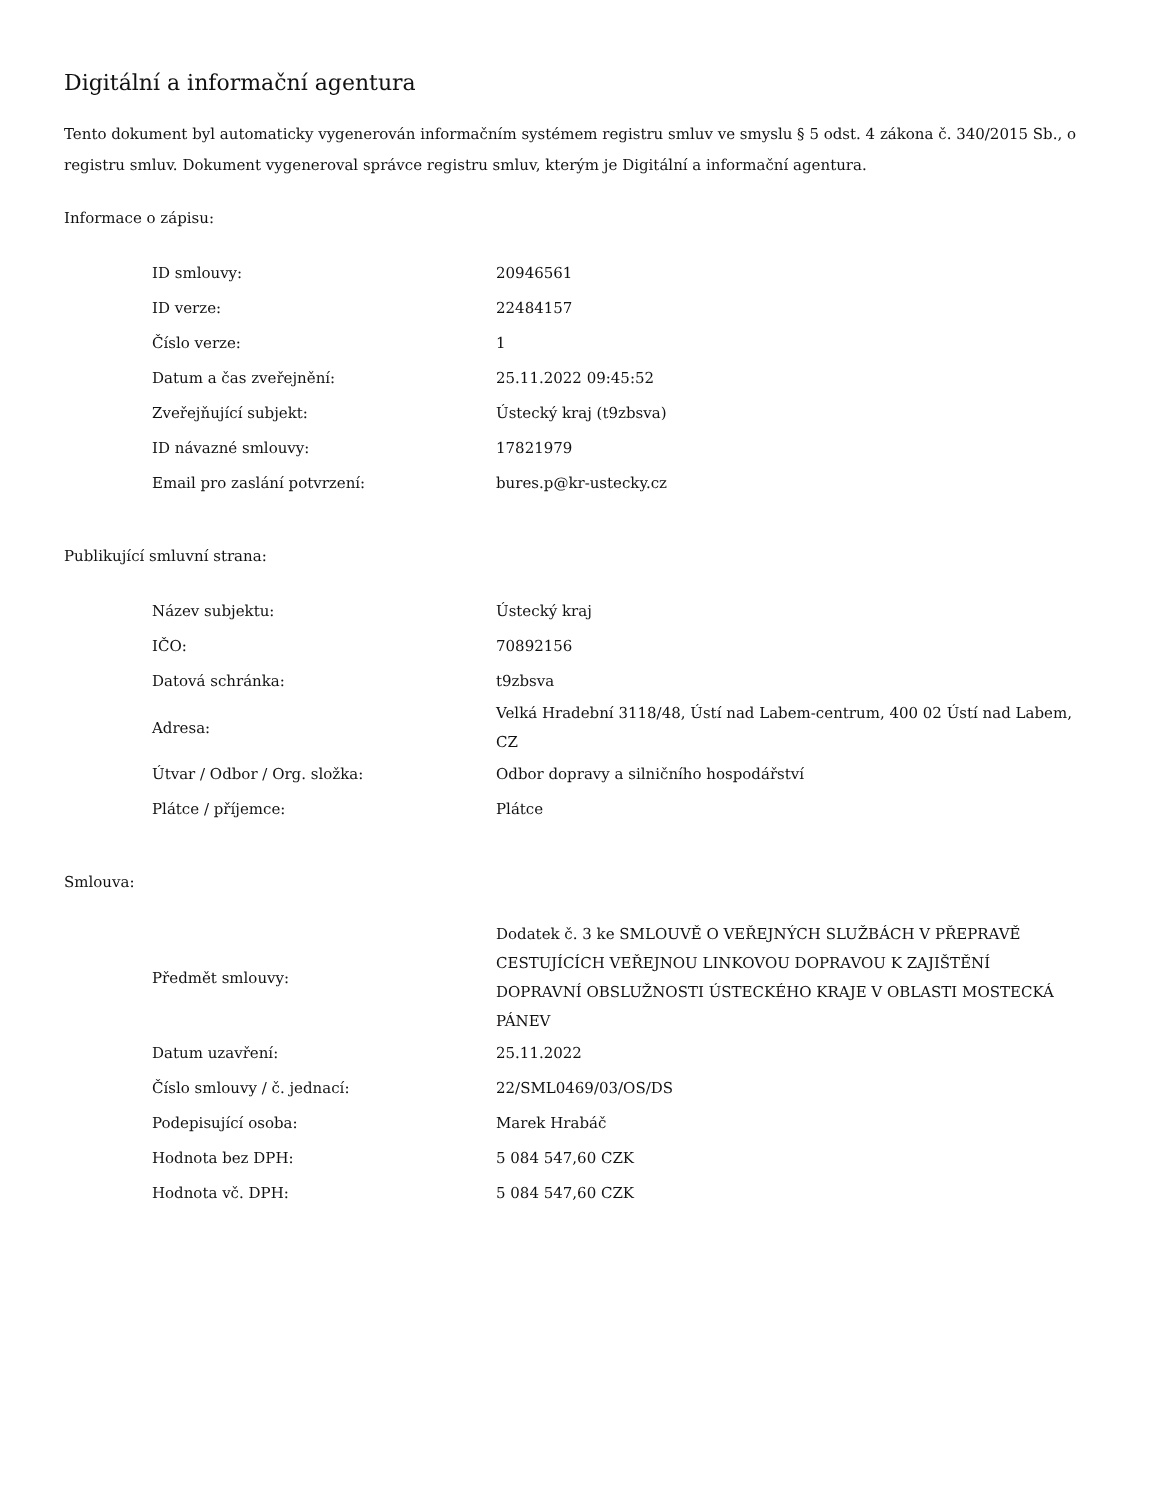Digitální a informační agentura
Tento dokument byl automaticky vygenerován informačním systémem registru smluv ve smyslu § 5 odst. 4 zákona č. 340/2015 Sb., o registru smluv. Dokument vygeneroval správce registru smluv, kterým je Digitální a informační agentura.
Informace o zápisu:
| ID smlouvy: | 20946561 |
| ID verze: | 22484157 |
| Číslo verze: | 1 |
| Datum a čas zveřejnění: | 25.11.2022 09:45:52 |
| Zveřejňující subjekt: | Ústecký kraj (t9zbsva) |
| ID návazné smlouvy: | 17821979 |
| Email pro zaslání potvrzení: | bures.p@kr-ustecky.cz |
Publikující smluvní strana:
| Název subjektu: | Ústecký kraj |
| IČO: | 70892156 |
| Datová schránka: | t9zbsva |
| Adresa: | Velká Hradební 3118/48, Ústí nad Labem-centrum, 400 02 Ústí nad Labem, CZ |
| Útvar / Odbor / Org. složka: | Odbor dopravy a silničního hospodářství |
| Plátce / příjemce: | Plátce |
Smlouva:
| Předmět smlouvy: | Dodatek č. 3 ke SMLOUVĚ O VEŘEJNÝCH SLUŽBÁCH V PŘEPRAVĚ CESTUJÍCÍCH VEŘEJNOU LINKOVOU DOPRAVOU K ZAJIŠTĚNÍ DOPRAVNÍ OBSLUŽNOSTI ÚSTECKÉHO KRAJE V OBLASTI MOSTECKÁ PÁNEV |
| Datum uzavření: | 25.11.2022 |
| Číslo smlouvy / č. jednací: | 22/SML0469/03/OS/DS |
| Podepisující osoba: | Marek Hrabáč |
| Hodnota bez DPH: | 5 084 547,60 CZK |
| Hodnota vč. DPH: | 5 084 547,60 CZK |